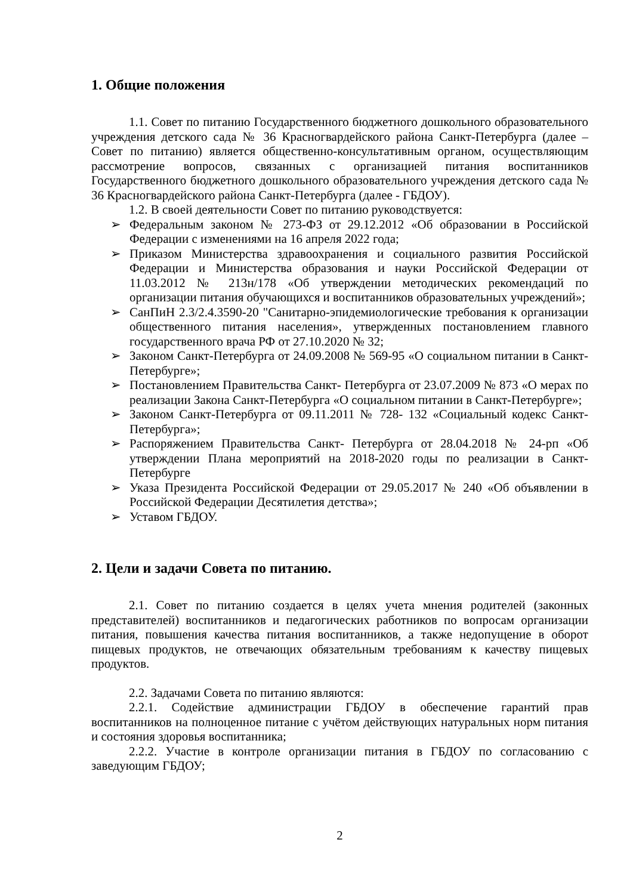1. Общие положения
1.1. Совет по питанию Государственного бюджетного дошкольного образовательного учреждения детского сада № 36 Красногвардейского района Санкт-Петербурга (далее – Совет по питанию) является общественно-консультативным органом, осуществляющим рассмотрение вопросов, связанных с организацией питания воспитанников Государственного бюджетного дошкольного образовательного учреждения детского сада № 36 Красногвардейского района Санкт-Петербурга (далее - ГБДОУ).
1.2. В своей деятельности Совет по питанию руководствуется:
➢ Федеральным законом № 273-ФЗ от 29.12.2012 «Об образовании в Российской Федерации с изменениями на 16 апреля 2022 года;
➢ Приказом Министерства здравоохранения и социального развития Российской Федерации и Министерства образования и науки Российской Федерации от 11.03.2012 № 213н/178 «Об утверждении методических рекомендаций по организации питания обучающихся и воспитанников образовательных учреждений»;
➢ СанПиН 2.3/2.4.3590-20 "Санитарно-эпидемиологические требования к организации общественного питания населения», утвержденных постановлением главного государственного врача РФ от 27.10.2020 № 32;
➢ Законом Санкт-Петербурга от 24.09.2008 № 569-95 «О социальном питании в Санкт-Петербурге»;
➢ Постановлением Правительства Санкт- Петербурга от 23.07.2009 № 873 «О мерах по реализации Закона Санкт-Петербурга «О социальном питании в Санкт-Петербурге»;
➢ Законом Санкт-Петербурга от 09.11.2011 № 728- 132 «Социальный кодекс Санкт-Петербурга»;
➢ Распоряжением Правительства Санкт- Петербурга от 28.04.2018 № 24-рп «Об утверждении Плана мероприятий на 2018-2020 годы по реализации в Санкт-Петербурге
➢ Указа Президента Российской Федерации от 29.05.2017 № 240 «Об объявлении в Российской Федерации Десятилетия детства»;
➢ Уставом ГБДОУ.
2. Цели и задачи Совета по питанию.
2.1. Совет по питанию создается в целях учета мнения родителей (законных представителей) воспитанников и педагогических работников по вопросам организации питания, повышения качества питания воспитанников, а также недопущение в оборот пищевых продуктов, не отвечающих обязательным требованиям к качеству пищевых продуктов.
2.2. Задачами Совета по питанию являются:
2.2.1. Содействие администрации ГБДОУ в обеспечение гарантий прав воспитанников на полноценное питание с учётом действующих натуральных норм питания и состояния здоровья воспитанника;
2.2.2. Участие в контроле организации питания в ГБДОУ по согласованию с заведующим ГБДОУ;
2